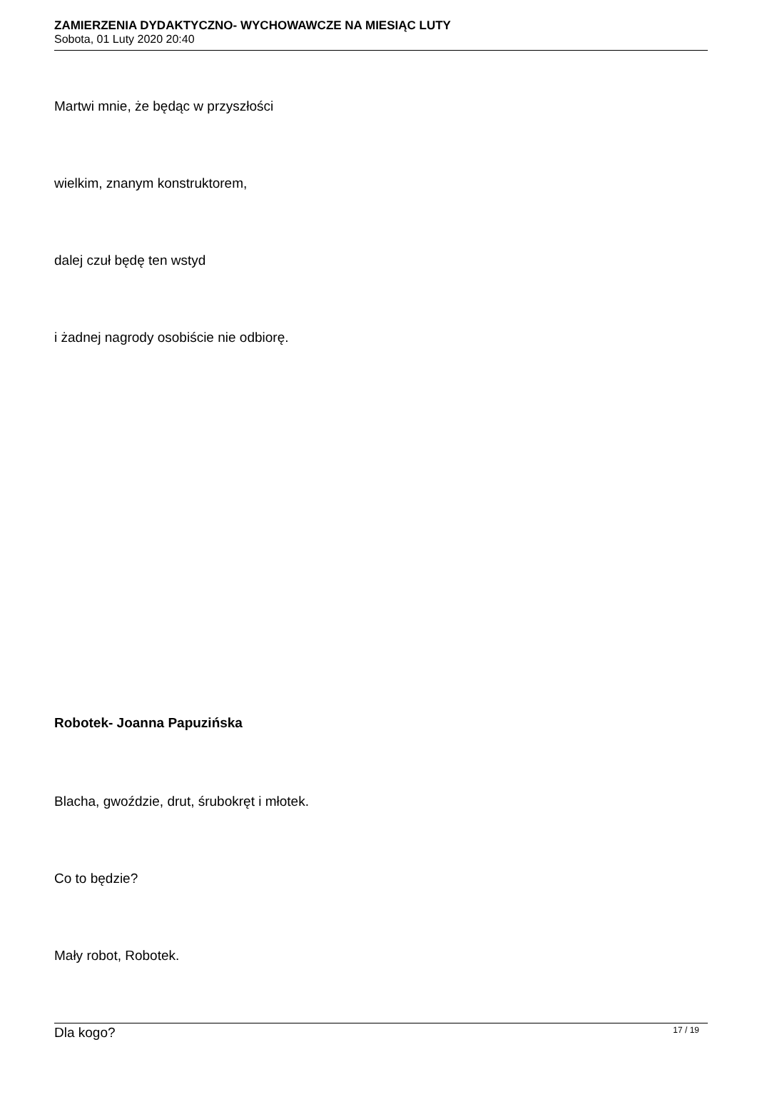ZAMIERZENIA DYDAKTYCZNO- WYCHOWAWCZE NA MIESIĄC LUTY
Sobota, 01 Luty 2020 20:40
Martwi mnie, że będąc w przyszłości
wielkim, znanym konstruktorem,
dalej czuł będę ten wstyd
i żadnej nagrody osobiście nie odbiorę.
Robotek- Joanna Papuzińska
Blacha, gwoździe, drut, śrubokręt i młotek.
Co to będzie?
Mały robot, Robotek.
Dla kogo?
17 / 19